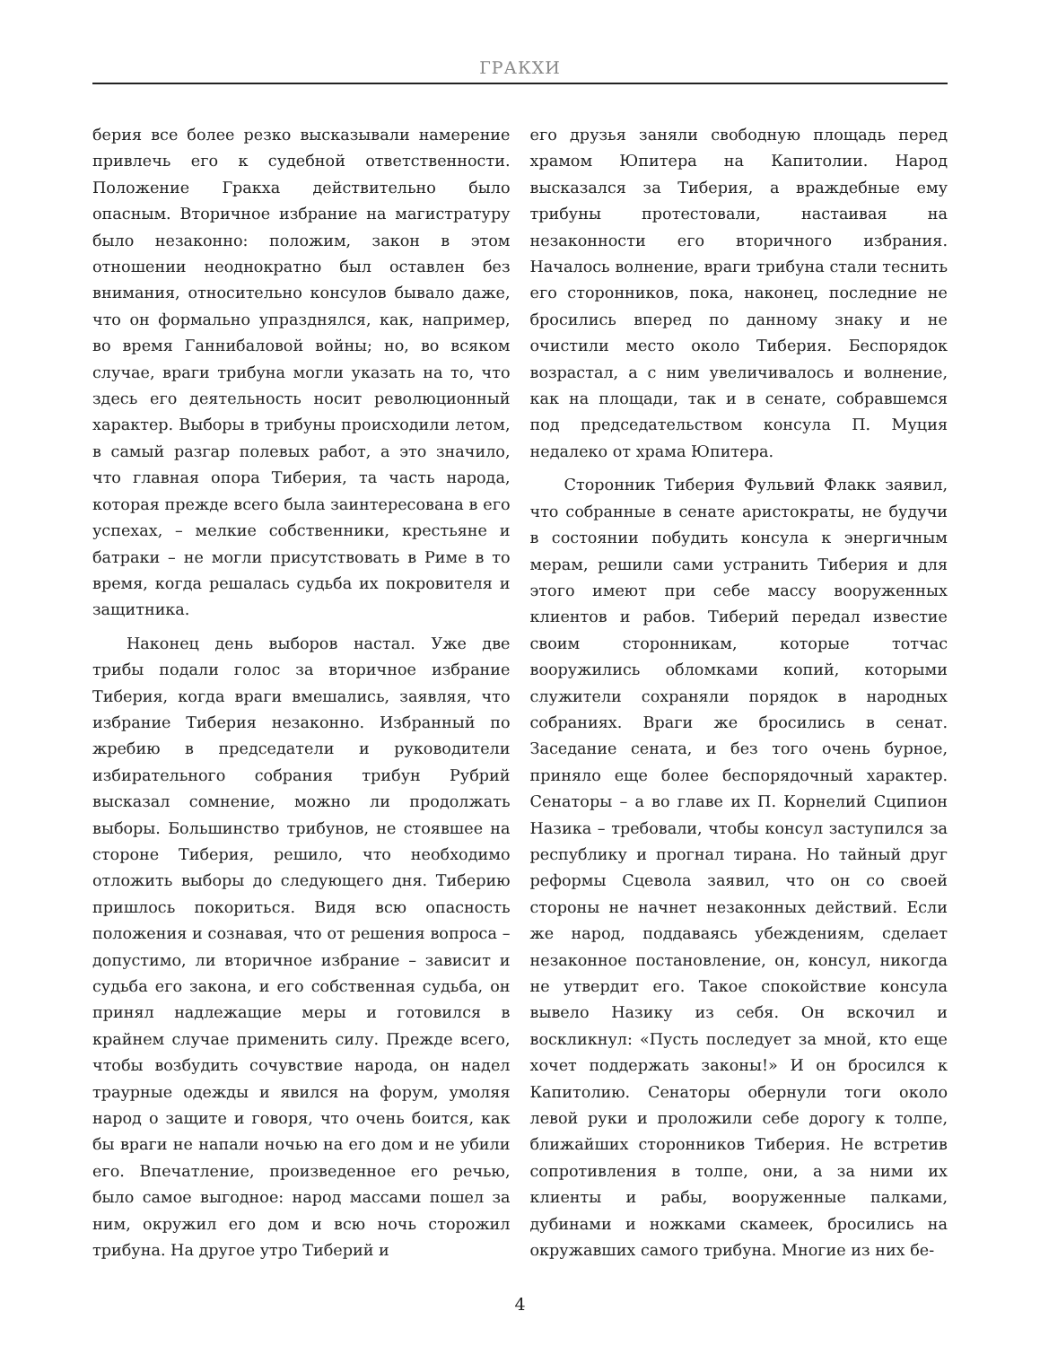ГРАКХИ
берия все более резко высказывали намерение привлечь его к судебной ответственности. Положение Гракха действительно было опасным. Вторичное избрание на магистратуру было незаконно: положим, закон в этом отношении неоднократно был оставлен без внимания, относительно консулов бывало даже, что он формально упразднялся, как, например, во время Ганнибаловой войны; но, во всяком случае, враги трибуна могли указать на то, что здесь его деятельность носит революционный характер. Выборы в трибуны происходили летом, в самый разгар полевых работ, а это значило, что главная опора Тиберия, та часть народа, которая прежде всего была заинтересована в его успехах, – мелкие собственники, крестьяне и батраки – не могли присутствовать в Риме в то время, когда решалась судьба их покровителя и защитника.
Наконец день выборов настал. Уже две трибы подали голос за вторичное избрание Тиберия, когда враги вмешались, заявляя, что избрание Тиберия незаконно. Избранный по жребию в председатели и руководители избирательного собрания трибун Рубрий высказал сомнение, можно ли продолжать выборы. Большинство трибунов, не стоявшее на стороне Тиберия, решило, что необходимо отложить выборы до следующего дня. Тиберию пришлось покориться. Видя всю опасность положения и сознавая, что от решения вопроса – допустимо, ли вторичное избрание – зависит и судьба его закона, и его собственная судьба, он принял надлежащие меры и готовился в крайнем случае применить силу. Прежде всего, чтобы возбудить сочувствие народа, он надел траурные одежды и явился на форум, умоляя народ о защите и говоря, что очень боится, как бы враги не напали ночью на его дом и не убили его. Впечатление, произведенное его речью, было самое выгодное: народ массами пошел за ним, окружил его дом и всю ночь сторожил трибуна. На другое утро Тиберий и
его друзья заняли свободную площадь перед храмом Юпитера на Капитолии. Народ высказался за Тиберия, а враждебные ему трибуны протестовали, настаивая на незаконности его вторичного избрания. Началось волнение, враги трибуна стали теснить его сторонников, пока, наконец, последние не бросились вперед по данному знаку и не очистили место около Тиберия. Беспорядок возрастал, а с ним увеличивалось и волнение, как на площади, так и в сенате, собравшемся под председательством консула П. Муция недалеко от храма Юпитера.
Сторонник Тиберия Фульвий Флакк заявил, что собранные в сенате аристократы, не будучи в состоянии побудить консула к энергичным мерам, решили сами устранить Тиберия и для этого имеют при себе массу вооруженных клиентов и рабов. Тиберий передал известие своим сторонникам, которые тотчас вооружились обломками копий, которыми служители сохраняли порядок в народных собраниях. Враги же бросились в сенат. Заседание сената, и без того очень бурное, приняло еще более беспорядочный характер. Сенаторы – а во главе их П. Корнелий Сципион Назика – требовали, чтобы консул заступился за республику и прогнал тирана. Но тайный друг реформы Сцевола заявил, что он со своей стороны не начнет незаконных действий. Если же народ, поддаваясь убеждениям, сделает незаконное постановление, он, консул, никогда не утвердит его. Такое спокойствие консула вывело Назику из себя. Он вскочил и воскликнул: «Пусть последует за мной, кто еще хочет поддержать законы!» И он бросился к Капитолию. Сенаторы обернули тоги около левой руки и проложили себе дорогу к толпе, ближайших сторонников Тиберия. Не встретив сопротивления в толпе, они, а за ними их клиенты и рабы, вооруженные палками, дубинами и ножками скамеек, бросились на окружавших самого трибуна. Многие из них бе-
4